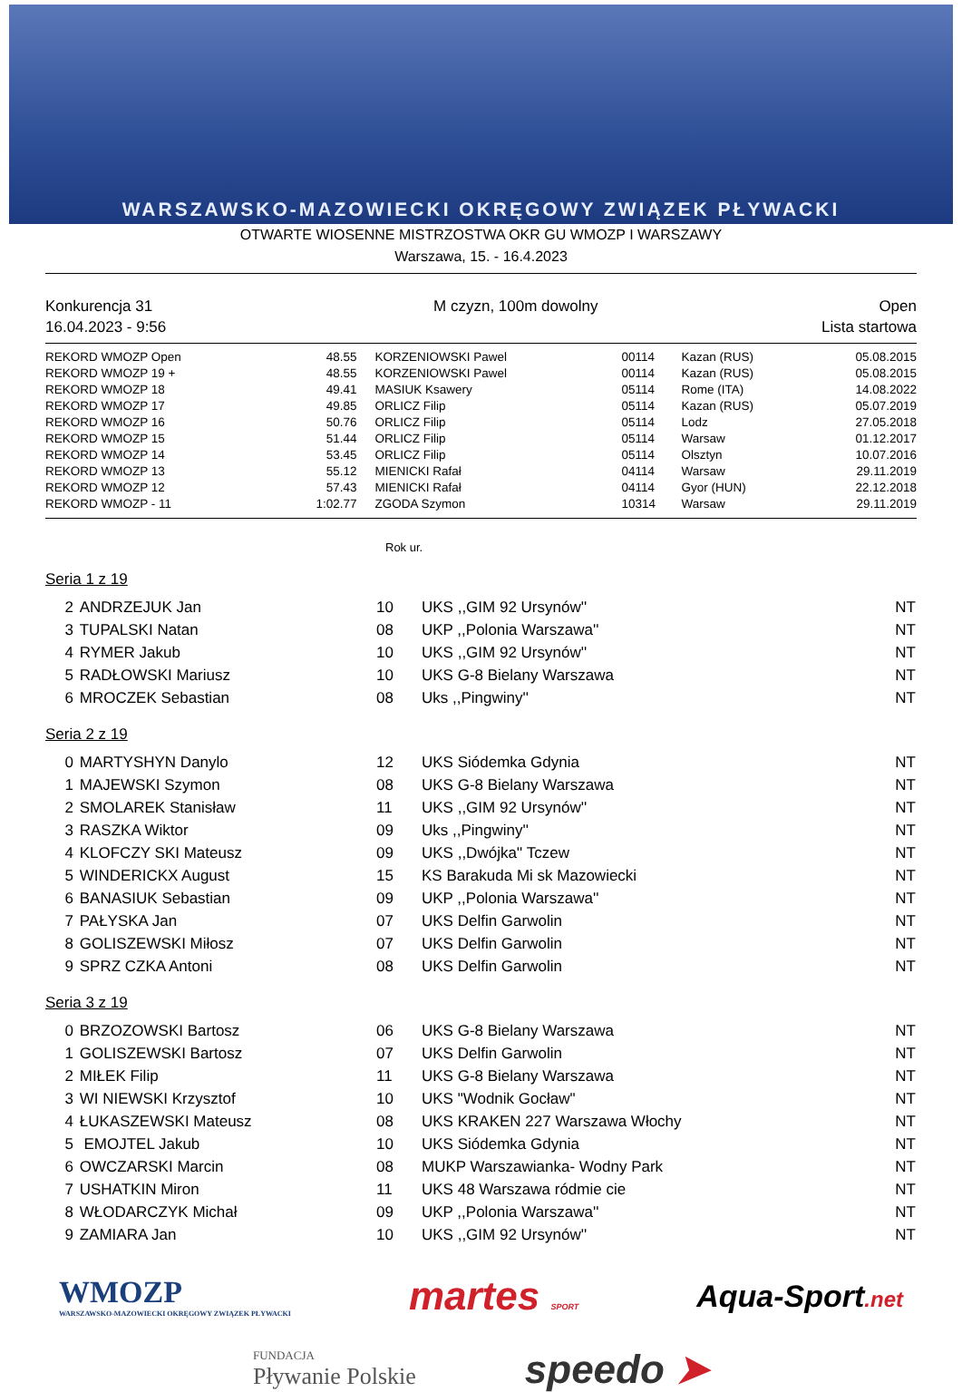WARSZAWSKO-MAZOWIECKI OKRĘGOWY ZWIĄZEK PŁYWACKI
OTWARTE WIOSENNE MISTRZOSTWA OKR GU WMOZP I WARSZAWY
Warszawa, 15. - 16.4.2023
Konkurencja 31 M czyzn, 100m dowolny Open
16.04.2023 - 9:56 Lista startowa
| REKORD WMOZP Open | 48.55 | KORZENIOWSKI Pawel | 00114 | Kazan (RUS) | 05.08.2015 |
| REKORD WMOZP 19 + | 48.55 | KORZENIOWSKI Pawel | 00114 | Kazan (RUS) | 05.08.2015 |
| REKORD WMOZP 18 | 49.41 | MASIUK Ksawery | 05114 | Rome (ITA) | 14.08.2022 |
| REKORD WMOZP 17 | 49.85 | ORLICZ Filip | 05114 | Kazan (RUS) | 05.07.2019 |
| REKORD WMOZP 16 | 50.76 | ORLICZ Filip | 05114 | Lodz | 27.05.2018 |
| REKORD WMOZP 15 | 51.44 | ORLICZ Filip | 05114 | Warsaw | 01.12.2017 |
| REKORD WMOZP 14 | 53.45 | ORLICZ Filip | 05114 | Olsztyn | 10.07.2016 |
| REKORD WMOZP 13 | 55.12 | MIENICKI Rafał | 04114 | Warsaw | 29.11.2019 |
| REKORD WMOZP 12 | 57.43 | MIENICKI Rafał | 04114 | Gyor (HUN) | 22.12.2018 |
| REKORD WMOZP - 11 | 1:02.77 | ZGODA Szymon | 10314 | Warsaw | 29.11.2019 |
Rok ur.
Seria 1 z 19
| 2 | ANDRZEJUK Jan | 10 | UKS ,,GIM 92 Ursynów'' | NT |
| 3 | TUPALSKI Natan | 08 | UKP ,,Polonia Warszawa'' | NT |
| 4 | RYMER Jakub | 10 | UKS ,,GIM 92 Ursynów'' | NT |
| 5 | RADŁOWSKI Mariusz | 10 | UKS G-8 Bielany Warszawa | NT |
| 6 | MROCZEK Sebastian | 08 | Uks ,,Pingwiny'' | NT |
Seria 2 z 19
| 0 | MARTYSHYN Danylo | 12 | UKS Siódemka Gdynia | NT |
| 1 | MAJEWSKI Szymon | 08 | UKS G-8 Bielany Warszawa | NT |
| 2 | SMOLAREK Stanisław | 11 | UKS ,,GIM 92 Ursynów'' | NT |
| 3 | RASZKA Wiktor | 09 | Uks ,,Pingwiny'' | NT |
| 4 | KLOFCZY SKI Mateusz | 09 | UKS ,,Dwójka'' Tczew | NT |
| 5 | WINDERICKX August | 15 | KS Barakuda Mi sk Mazowiecki | NT |
| 6 | BANASIUK Sebastian | 09 | UKP ,,Polonia Warszawa'' | NT |
| 7 | PAŁYSKA Jan | 07 | UKS Delfin Garwolin | NT |
| 8 | GOLISZEWSKI Miłosz | 07 | UKS Delfin Garwolin | NT |
| 9 | SPRZ CZKA Antoni | 08 | UKS Delfin Garwolin | NT |
Seria 3 z 19
| 0 | BRZOZOWSKI Bartosz | 06 | UKS G-8 Bielany Warszawa | NT |
| 1 | GOLISZEWSKI Bartosz | 07 | UKS Delfin Garwolin | NT |
| 2 | MIŁEK Filip | 11 | UKS G-8 Bielany Warszawa | NT |
| 3 | WI NIEWSKI Krzysztof | 10 | UKS "Wodnik Gocław" | NT |
| 4 | ŁUKASZEWSKI Mateusz | 08 | UKS KRAKEN 227 Warszawa Włochy | NT |
| 5 | EMOJTEL Jakub | 10 | UKS Siódemka Gdynia | NT |
| 6 | OWCZARSKI Marcin | 08 | MUKP Warszawianka- Wodny Park | NT |
| 7 | USHATKIN Miron | 11 | UKS 48 Warszawa ródmie cie | NT |
| 8 | WŁODARCZYK Michał | 09 | UKP ,,Polonia Warszawa'' | NT |
| 9 | ZAMIARA Jan | 10 | UKS ,,GIM 92 Ursynów'' | NT |
WMOZP
WARSZAWSKO-MAZOWIECKI OKRĘGOWY ZWIĄZEK PŁYWACKI martes SPORT Aqua-Sport.net
FUNDACJA
Pływanie Polskie speedo ➤